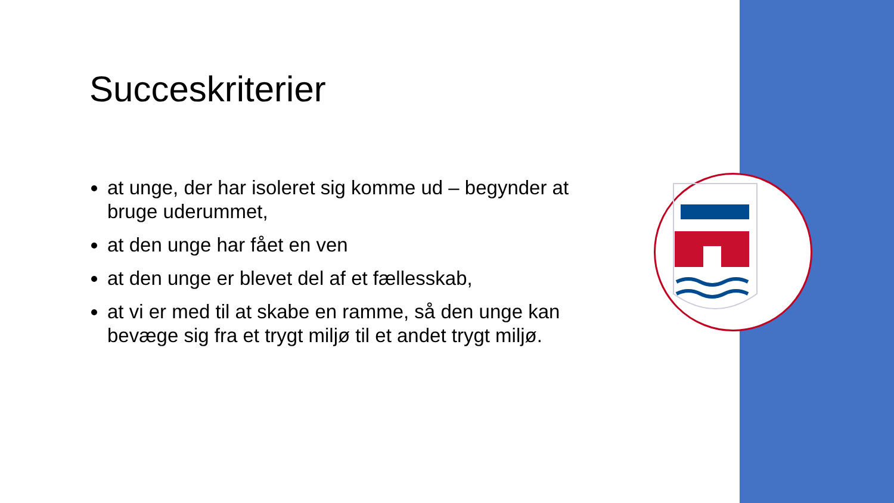Succeskriterier
at unge, der har isoleret sig komme ud – begynder at bruge uderummet,
at den unge har fået en ven
at den unge er blevet del af et fællesskab,
at vi er med til at skabe en ramme, så den unge kan bevæge sig fra et trygt miljø til et andet trygt miljø.